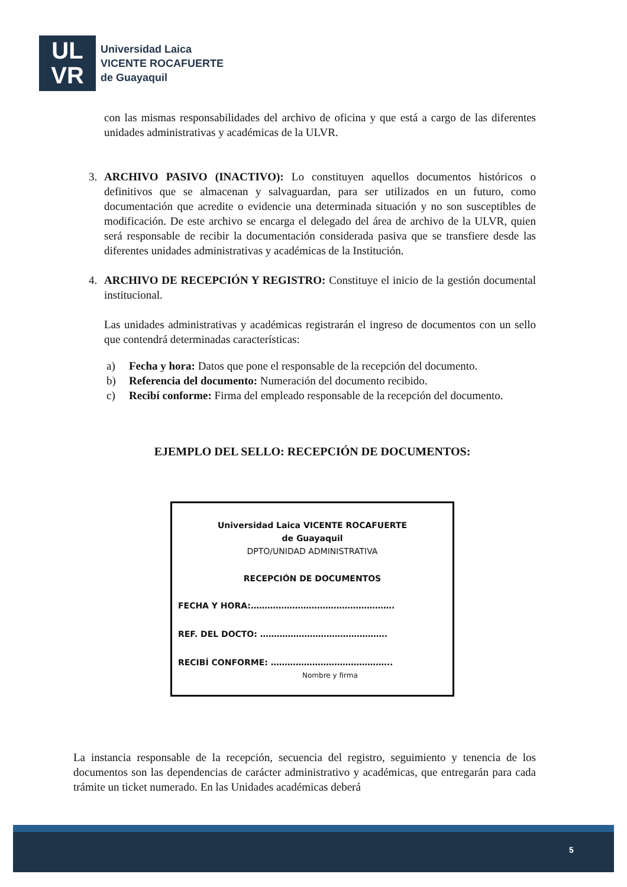UL
VR
Universidad Laica
VICENTE ROCAFUERTE
de Guayaquil
con las mismas responsabilidades del archivo de oficina y que está a cargo de las diferentes unidades administrativas y académicas de la ULVR.
3. ARCHIVO PASIVO (INACTIVO): Lo constituyen aquellos documentos históricos o definitivos que se almacenan y salvaguardan, para ser utilizados en un futuro, como documentación que acredite o evidencie una determinada situación y no son susceptibles de modificación. De este archivo se encarga el delegado del área de archivo de la ULVR, quien será responsable de recibir la documentación considerada pasiva que se transfiere desde las diferentes unidades administrativas y académicas de la Institución.
4. ARCHIVO DE RECEPCIÓN Y REGISTRO: Constituye el inicio de la gestión documental institucional.
Las unidades administrativas y académicas registrarán el ingreso de documentos con un sello que contendrá determinadas características:
a) Fecha y hora: Datos que pone el responsable de la recepción del documento.
b) Referencia del documento: Numeración del documento recibido.
c) Recibí conforme: Firma del empleado responsable de la recepción del documento.
EJEMPLO DEL SELLO: RECEPCIÓN DE DOCUMENTOS:
Universidad Laica VICENTE ROCAFUERTE
de Guayaquil
DPTO/UNIDAD ADMINISTRATIVA
RECEPCIÓN DE DOCUMENTOS
FECHA Y HORA:…………………………………………….
REF. DEL DOCTO: ……………………………………….
RECIBÍ CONFORME: ……………………………………..
Nombre y firma
La instancia responsable de la recepción, secuencia del registro, seguimiento y tenencia de los documentos son las dependencias de carácter administrativo y académicas, que entregarán para cada trámite un ticket numerado. En las Unidades académicas deberá
5